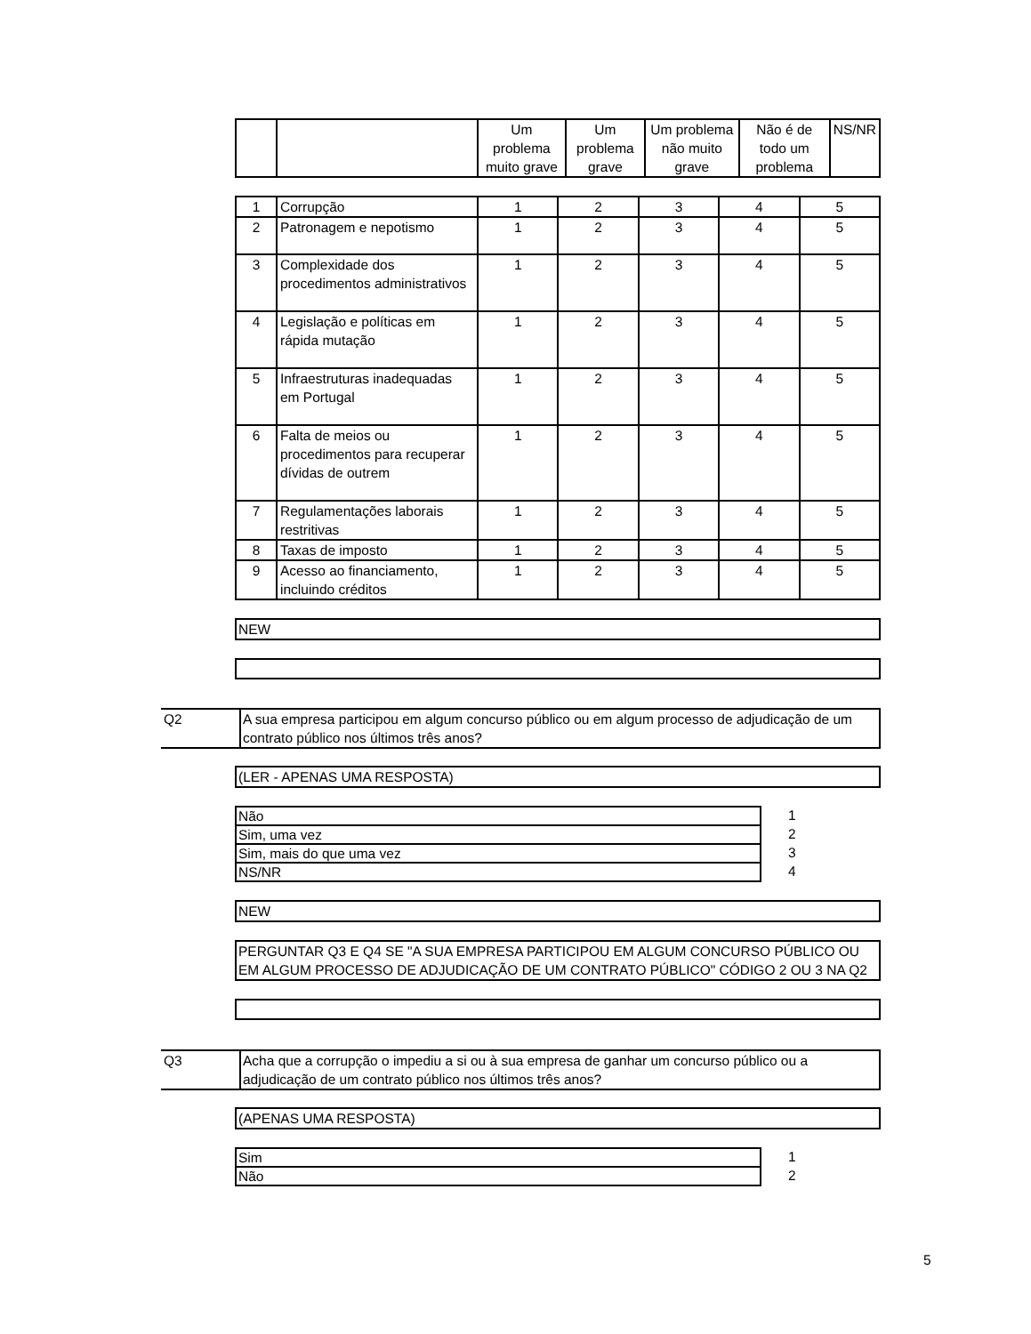| | | Um problema muito grave | Um problema grave | Um problema não muito grave | Não é de todo um problema | NS/NR |
| --- | --- | --- | --- | --- | --- | --- |
| 1 | Corrupção | 1 | 2 | 3 | 4 | 5 |
| 2 | Patronagem e nepotismo | 1 | 2 | 3 | 4 | 5 |
| 3 | Complexidade dos procedimentos administrativos | 1 | 2 | 3 | 4 | 5 |
| 4 | Legislação e políticas em rápida mutação | 1 | 2 | 3 | 4 | 5 |
| 5 | Infraestruturas inadequadas em Portugal | 1 | 2 | 3 | 4 | 5 |
| 6 | Falta de meios ou procedimentos para recuperar dívidas de outrem | 1 | 2 | 3 | 4 | 5 |
| 7 | Regulamentações laborais restritivas | 1 | 2 | 3 | 4 | 5 |
| 8 | Taxas de imposto | 1 | 2 | 3 | 4 | 5 |
| 9 | Acesso ao financiamento, incluindo créditos | 1 | 2 | 3 | 4 | 5 |
NEW
Q2 A sua empresa participou em algum concurso público ou em algum processo de adjudicação de um contrato público nos últimos três anos?
(LER - APENAS UMA RESPOSTA)
| Não |
| Sim, uma vez |
| Sim, mais do que uma vez |
| NS/NR |
1
2
3
4
NEW
PERGUNTAR Q3 E Q4 SE "A SUA EMPRESA PARTICIPOU EM ALGUM CONCURSO PÚBLICO OU EM ALGUM PROCESSO DE ADJUDICAÇÃO DE UM CONTRATO PÚBLICO" CÓDIGO 2 OU 3 NA Q2
Q3 Acha que a corrupção o impediu a si ou à sua empresa de ganhar um concurso público ou a adjudicação de um contrato público nos últimos três anos?
(APENAS UMA RESPOSTA)
| Sim |
| Não |
1
2
5